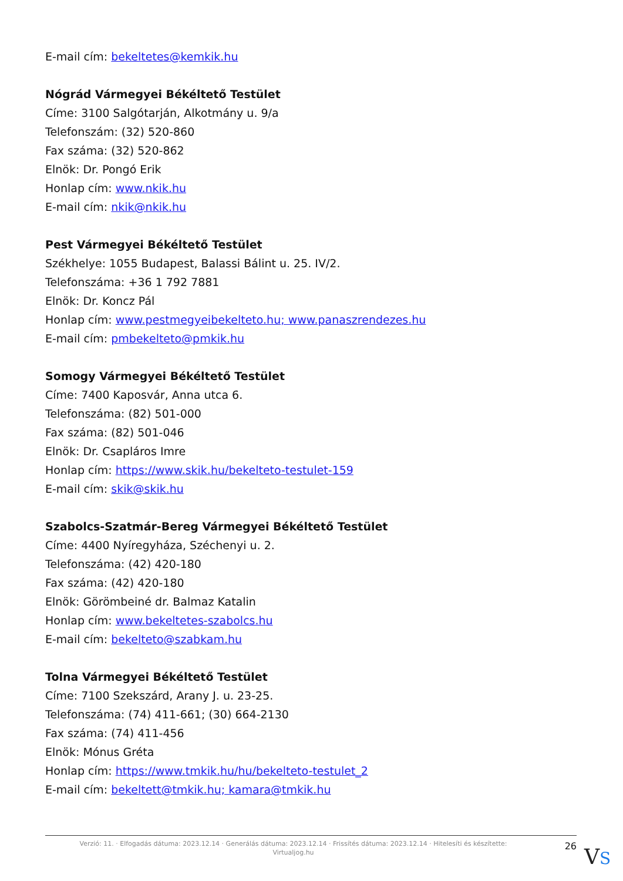E-mail cím: bekeltetes@kemkik.hu
Nógrád Vármegyei Békéltető Testület
Címe: 3100 Salgótarján, Alkotmány u. 9/a
Telefonszám: (32) 520-860
Fax száma: (32) 520-862
Elnök: Dr. Pongó Erik
Honlap cím: www.nkik.hu
E-mail cím: nkik@nkik.hu
Pest Vármegyei Békéltető Testület
Székhelye: 1055 Budapest, Balassi Bálint u. 25. IV/2.
Telefonszáma: +36 1 792 7881
Elnök: Dr. Koncz Pál
Honlap cím: www.pestmegyeibekelteto.hu; www.panaszrendezes.hu
E-mail cím: pmbekelteto@pmkik.hu
Somogy Vármegyei Békéltető Testület
Címe: 7400 Kaposvár, Anna utca 6.
Telefonszáma: (82) 501-000
Fax száma: (82) 501-046
Elnök: Dr. Csapláros Imre
Honlap cím: https://www.skik.hu/bekelteto-testulet-159
E-mail cím: skik@skik.hu
Szabolcs-Szatmár-Bereg Vármegyei Békéltető Testület
Címe: 4400 Nyíregyháza, Széchenyi u. 2.
Telefonszáma: (42) 420-180
Fax száma: (42) 420-180
Elnök: Görömbeiné dr. Balmaz Katalin
Honlap cím: www.bekeltetes-szabolcs.hu
E-mail cím: bekelteto@szabkam.hu
Tolna Vármegyei Békéltető Testület
Címe: 7100 Szekszárd, Arany J. u. 23-25.
Telefonszáma: (74) 411-661; (30) 664-2130
Fax száma: (74) 411-456
Elnök: Mónus Gréta
Honlap cím: https://www.tmkik.hu/hu/bekelteto-testulet_2
E-mail cím: bekeltett@tmkik.hu; kamara@tmkik.hu
Verzió: 11. · Elfogadás dátuma: 2023.12.14 · Generálás dátuma: 2023.12.14 · Frissítés dátuma: 2023.12.14 · Hitelesíti és készítette:
Virtualjog.hu
26
VS